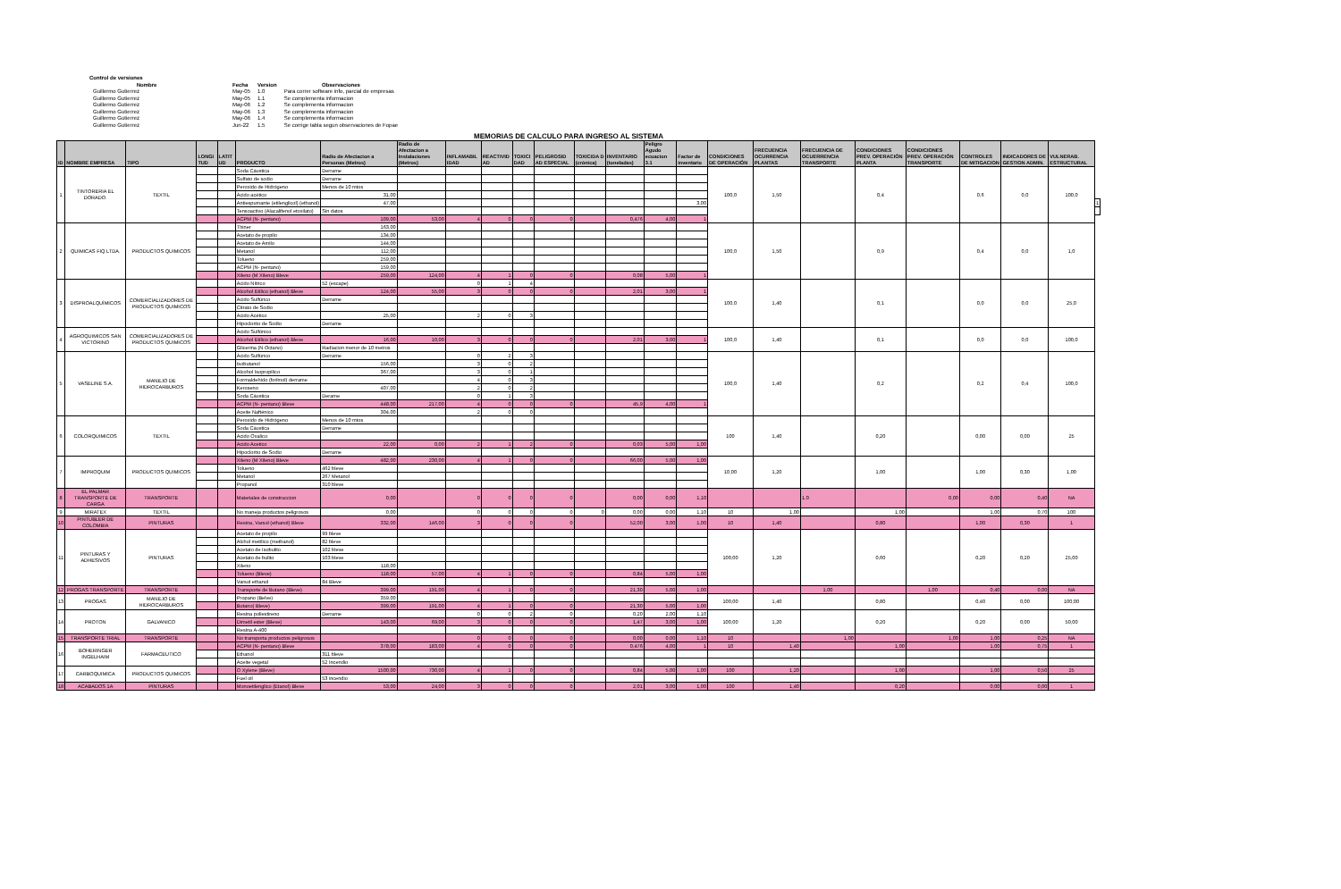Control de versiones
| Nombre | | Fecha | Version | Observaciones |
| Guillermo Gutierrez | | May-05 | 1.0 | Para correr software info, parcial de empresas |
| Guillermo Gutierrez | | May-05 | 1.1 | Se complementa informacion |
| Guillermo Gutierrez | | May-06 | 1.2 | Se complementa informacion |
| Guillermo Gutierrez | | May-06 | 1.3 | Se complementa informacion |
| Guillermo Gutierrez | | May-06 | 1.4 | Se complementa informacion |
| Guillermo Gutierrez | | Jun-22 | 1.5 | Se corrige tabla segun observaciones de Fopae |
MEMORIAS DE CALCULO PARA INGRESO AL SISTEMA
| ID | NOMBRE EMPRESA | TIPO | LONGI TUD | LATIT UD | PRODUCTO | Radio de Afectacion a Personas (Metros) | Radio de Afectacion a Instalaciones (Metros) | INFLAMABIL IDAD | REACTIVID AD | TOXICI DAD | PELIGROSID AD ESPECIAL | TOXICIDA D (crónica) | INVENTARIO (toneladas) | Peligro Agudo ecuacion 3.1 | Factor de inventario | CONDICIONES DE OPERACIÓN | FRECUENCIA OCURRENCIA PLANTAS | FRECUENCIA DE OCUERRENCIA TRANSPORTE | CONDICIONES PREV. OPERACIÓN PLANTA | CONDICIONES PREV. OPERACIÓN TRANSPORTE | CONTROLES DE MITIGACION | INDICADORES DE GESTION ADMIN. | VULNERAB. ESTRUCTURAL | |
| --- | --- | --- | --- | --- | --- | --- | --- | --- | --- | --- | --- | --- | --- | --- | --- | --- | --- | --- | --- | --- | --- | --- | --- | --- |
| 1 | TINTORERIA EL DORADO. | TEXTIL | | | Soda Cáustica | Derrame | | | | | | | | | | 100,0 | 1,50 | | 0,4 | | 0,6 | 0,0 | 100,0 | |
| | | | | | Sulfato de sodio | Derrame | | | | | | | | | | | | | | | | | | |
| | | | | | Peroxido de Hidrógeno | Menos de 10 mtos | | | | | | | | | | | | | | | | | | |
| | | | | | Ácido acético | 31,00 | | | | | | | | | | | | | | | | | | |
| | | | | | Antiespumante (etilenglicol) (ethanol) | 47,00 | | | | | | | | | 3,00 | | | | | | | | | 1 |
| | | | | | Tensoactivo (Alacalifenol etoxilato) | Sin datos | | | | | | | | | | | | | | | | | | |
| | | | | | ACPM (N- pentano) | 109,00 | 53,00 | 4 | 0 | 0 | 0 | | 0,476 | 4,00 | 1 | | | | | | | | | |
| 2 | QUIMICAS FIQ LTDA. | PRODUCTOS QUIMICOS | | | Thiner | 163,00 | | | | | | | | | | 100,0 | 1,50 | | 0,9 | | 0,4 | 0,0 | 1,0 | |
| | | | | | Acetato de propilo | 134,00 | | | | | | | | | | | | | | | | | | |
| | | | | | Acetato de Amilo | 144,00 | | | | | | | | | | | | | | | | | | |
| | | | | | Metanol | 112,00 | | | | | | | | | | | | | | | | | | |
| | | | | | Tolueno | 259,00 | | | | | | | | | | | | | | | | | | |
| | | | | | ACPM (N- pentano) | 159,00 | | | | | | | | | | | | | | | | | | |
| | | | | | Xileno (M Xileno) Bleve | 259,00 | 124,00 | 4 | 1 | 0 | 0 | | 0,08 | 5,00 | 1 | | | | | | | | | |
| 3 | DISPROALQUÍMICOS | COMERCIALIZADORES DE PRODUCTOS QUIMICOS | | | Ácido Nítrico | 52 (escape) | | 0 | 1 | 4 | | | | | | 100,0 | 1,40 | | 0,1 | | 0,0 | 0,0 | 25,0 | |
| | | | | | Alcohol Etílico (ethanol) Bleve | 124,00 | 55,00 | 3 | 0 | 0 | 0 | | 2,01 | 3,00 | 1 | | | | | | | | | |
| | | | | | Ácido Sulfúrico | Derrame | | | | | | | | | | | | | | | | | | |
| | | | | | Citrato de Sodio | | | | | | | | | | | | | | | | | | | |
| | | | | | Ácido Acético | 25,00 | | 2 | 0 | 3 | | | | | | | | | | | | | | |
| | | | | | Hipoclorito de Sodio | Derrame | | | | | | | | | | | | | | | | | | |
| 4 | AGROQUIMICOS SAN VICTORINO | COMERCIALIZADORES DE PRODUCTOS QUIMICOS | | | Ácido Sulfónico | | | | | | | | | | | 100,0 | 1,40 | | 0,1 | | 0,0 | 0,0 | 100,0 | |
| | | | | | Alcohol Etílico (ethanol) Bleve | 16,00 | 10,00 | 3 | 0 | 0 | 0 | | 2,01 | 3,00 | 1 | | | | | | | | | |
| | | | | | Glicerina (N Octano) | Radiacion menor de 10 metros | | | | | | | | | | | | | | | | | | |
| 5 | VASELINE S.A. | MANEJO DE HIDROCARBUROS | | | Ácido Sulfúrico | Derrame | | 0 | 2 | 3 | | | | | | 100,0 | 1,40 | | 0,2 | | 0,2 | 0,4 | 100,0 | |
| | | | | | Isobutanol | 156,00 | | 3 | 0 | 2 | | | | | | | | | | | | | | |
| | | | | | Alcohol Isopropilico | 367,00 | | 3 | 0 | 1 | | | | | | | | | | | | | | |
| | | | | | Formaldehído (forlmol) derrame | | | 4 | 0 | 3 | | | | | | | | | | | | | | |
| | | | | | Keroseno | 407,00 | | 2 | 0 | 2 | | | | | | | | | | | | | | |
| | | | | | Soda Cáustica | Derame | | 0 | 1 | 3 | | | | | | | | | | | | | | |
| | | | | | ACPM (N- pentano) Bleve | 448,00 | 217,00 | 4 | 0 | 0 | 0 | | 45,9 | 4,00 | 1 | | | | | | | | | |
| | | | | | Aceite Nafténico | 304,00 | | 2 | 0 | 0 | | | | | | | | | | | | | | |
| 6 | COLORQUIMICOS | TEXTIL | | | Peroxido de Hidrógeno | Menos de 10 mtos | | | | | | | | | | 100 | 1,40 | | 0,20 | | 0,00 | 0,00 | 25 | |
| | | | | | Soda Cáustica | Derrame | | | | | | | | | | | | | | | | | | |
| | | | | | Acido Oxalico | | | | | | | | | | | | | | | | | | | |
| | | | | | Acido Acetico | 22,00 | 0,00 | 2 | 1 | 2 | 0 | | 0,03 | 5,00 | 1,00 | | | | | | | | | |
| | | | | | Hipoclorito de Sodio | Derrame | | | | | | | | | | | | | | | | | | |
| 7 | IMPROQUIM | PRODUCTOS QUIMICOS | | | Xileno (M Xileno) Bleve | 482,00 | 230,00 | 4 | 1 | 0 | 0 | | 66,00 | 5,00 | 1,00 | 10,00 | 1,20 | | 1,00 | | 1,00 | 0,30 | 1,00 | |
| | | | | | Tolueno | 462 bleve | | | | | | | | | | | | | | | | | | |
| | | | | | Metanol | 267 Metanol | | | | | | | | | | | | | | | | | | |
| | | | | | Propanol | 310 bleve | | | | | | | | | | | | | | | | | | |
| 8 | EL PALMAR TRANSPORTE DE CARGA | TRANSPORTE | | | Materiales de construccion | 0,00 | | 0 | 0 | 0 | 0 | | 0,00 | 0,00 | 1,10 | | | 1.0 | | 0,00 | 0,00 | 0,40 | NA | |
| 9 | MIRATEX | TEXTIL | | | No maneja productos peligrosos | 0,00 | | 0 | 0 | 0 | 0 | 0 | 0,00 | 0,00 | 1,10 | 10 | 1,00 | | 1,00 | | 1,00 | 0,70 | 100 | |
| 10 | PINTUBLER DE COLOMBIA | PINTURAS | | | Resina, Varsol (ethanol) Bleve | 332,00 | 146,00 | 3 | 0 | 0 | 0 | | 52,00 | 3,00 | 1,00 | 10 | 1,40 | | 0,80 | | 1,00 | 0,30 | 1 | |
| 11 | PINTURAS Y ADHESIVOS | PINTURAS | | | Acetato de propilo | 99 bleve | | | | | | | | | | 100,00 | 1,20 | | 0,60 | | 0,20 | 0,20 | 25,00 | |
| | | | | | Alchol metilico (methanol) | 82 bleve | | | | | | | | | | | | | | | | | | |
| | | | | | Acetato de Isobulito | 102 bleve | | | | | | | | | | | | | | | | | | |
| | | | | | Acetato de bulito | 103 bleve | | | | | | | | | | | | | | | | | | |
| | | | | | Xileno | 118,00 | | | | | | | | | | | | | | | | | | |
| | | | | | Tolueno (Bleve) | 118,00 | 57,00 | 4 | 1 | 0 | 0 | | 0,84 | 5,00 | 1,00 | | | | | | | | | |
| | | | | | Varsol ethanol | 84 Bleve | | | | | | | | | | | | | | | | | | |
| 12 | PROGAS TRANSPORTE | TRANSPORTE | | | Transporte de Butano (Bleve) | 399,00 | 191,00 | 4 | 1 | 0 | 0 | | 21,30 | 5,00 | 1,00 | | | 1,00 | | 1,00 | 0,40 | 0,00 | NA | |
| 13 | PROGAS | MANEJO DE HIDROCARBUROS | | | Propano (Belve) | 359,00 | | | | | | | | | | 100,00 | 1,40 | | 0,80 | | 0,40 | 0,00 | 100,00 | |
| | | | | | Butano( Bleve) | 399,00 | 191,00 | 4 | 1 | 0 | 0 | | 21,30 | 5,00 | 1,00 | | | | | | | | | |
| 14 | PROTON | GALVANICO | | | Resina poliestireno | Derrame | | 0 | 0 | 2 | 0 | | 0,20 | 2,00 | 1,10 | 100,00 | 1,20 | | 0,20 | | 0,20 | 0,00 | 50,00 | |
| | | | | | Dimetil ester (Bleve) | 143,00 | 69,00 | 3 | 0 | 0 | 0 | | 1,47 | 3,00 | 1,00 | | | | | | | | | |
| | | | | | Resina A-400 | | | | | | | | | | | | | | | | | | | |
| 15 | TRANSPORTE TRIAL | TRANSPORTE | | | No transporta productos peligrosos | | | 0 | 0 | 0 | 0 | | 0,00 | 0,00 | 1,10 | 10 | | 1,00 | | 1,00 | 1,00 | 0,25 | NA | |
| 16 | BOHERINGER INGELHAIM | FARMACEUTICO | | | ACPM (N- pentano) Bleve | 378,00 | 183,00 | 4 | 0 | 0 | 0 | | 0,476 | 4,00 | 1 | 10 | 1,40 | | 1,00 | | 1,00 | 0,75 | 1 | |
| | | | | | Ethanol | 311 bleve | | | | | | | | | | | | | | | | | | |
| | | | | | Aceite vegetal | 52 Incendio | | | | | | | | | | | | | | | | | | |
| 17 | CARBOQUIMICA | PRODUCTOS QUIMICOS | | | O Xylene (Bleve) | 1500,00 | 730,00 | 4 | 1 | 0 | 0 | | 0,84 | 5,00 | 1,00 | 100 | 1,20 | | 1,00 | | 1,00 | 0,50 | 25 | |
| | | | | | Fuel oil | 53 incendio | | | | | | | | | | | | | | | | | | |
| 18 | ACABADOS 1A | PINTURAS | | | Monoetilenglico (Etanol) Bleve | 53,00 | 24,00 | 3 | 0 | 0 | 0 | | 2,01 | 3,00 | 1,00 | 100 | 1,40 | | 0,20 | | 0,00 | 0,00 | 1 | |